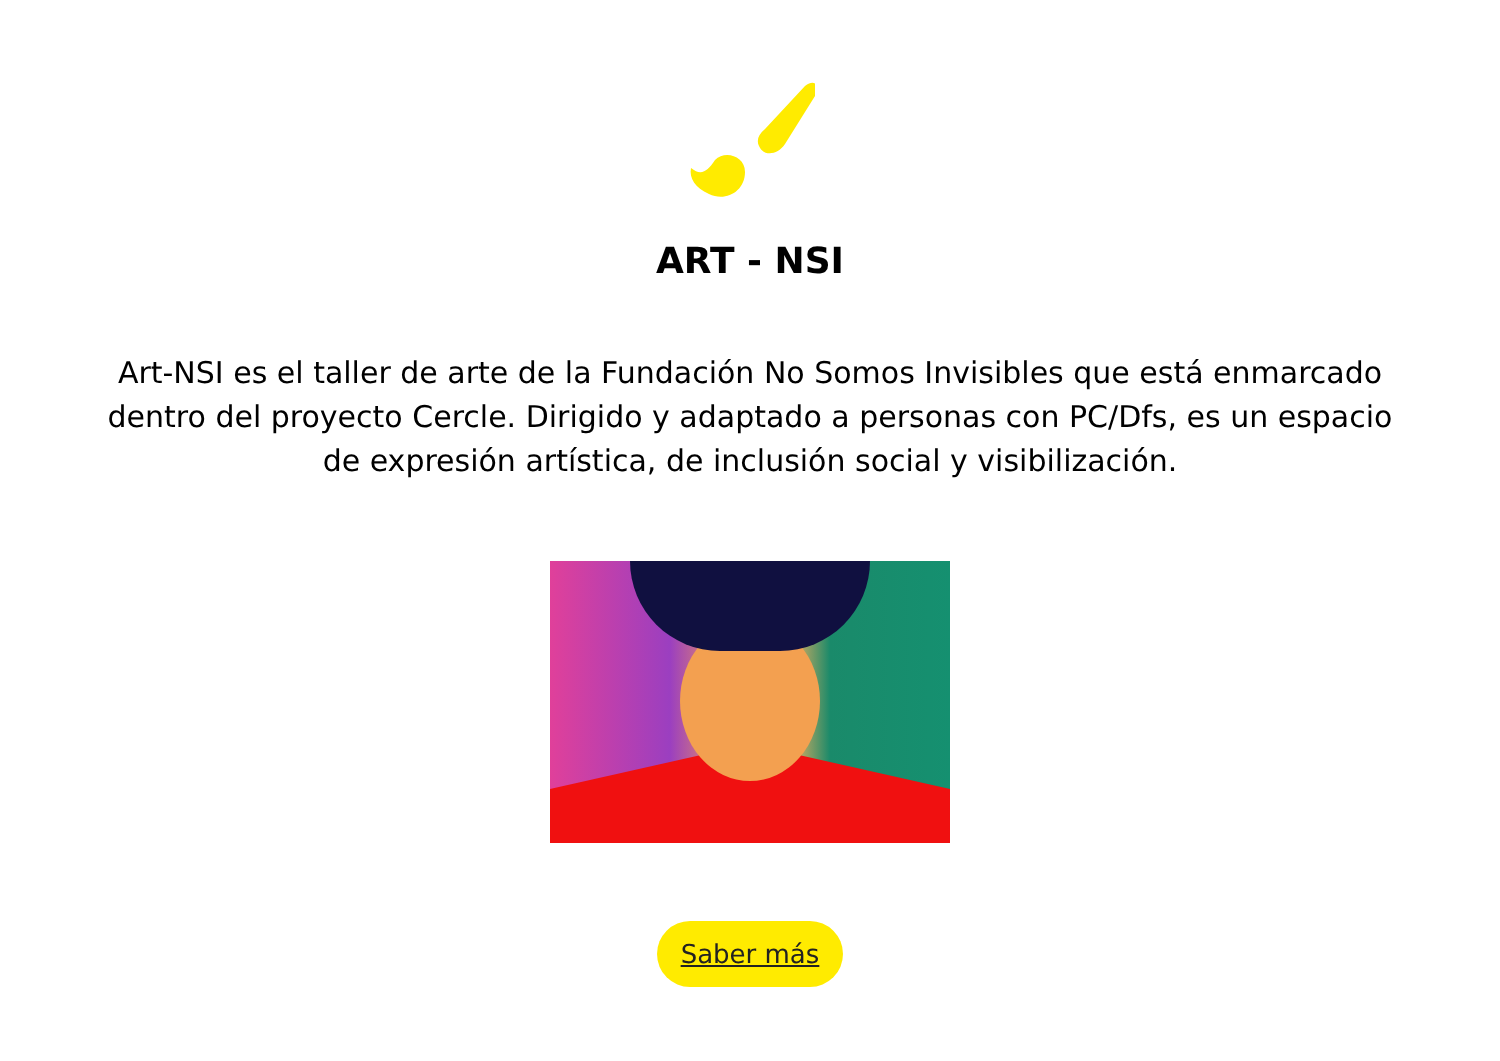ART - NSI
Art-NSI es el taller de arte de la Fundación No Somos Invisibles que está enmarcado dentro del proyecto Cercle. Dirigido y adaptado a personas con PC/Dfs, es un espacio de expresión artística, de inclusión social y visibilización.
Saber más